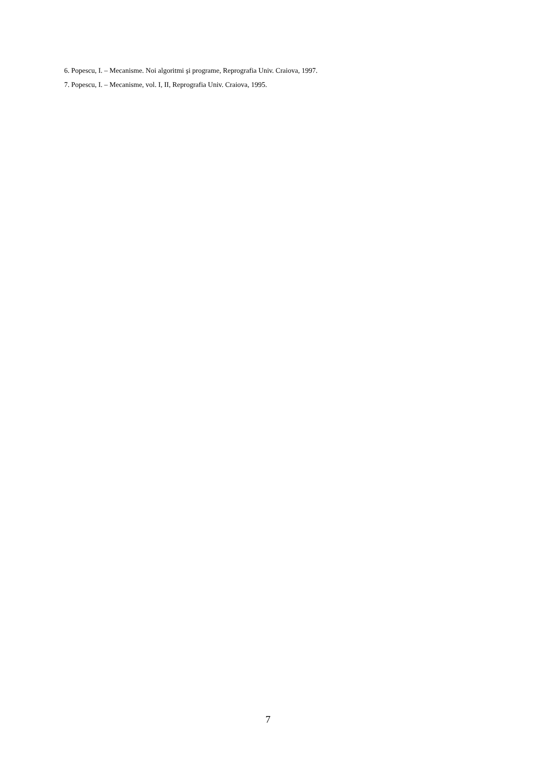6. Popescu, I. – Mecanisme. Noi algoritmi şi programe, Reprografia Univ. Craiova, 1997.
7. Popescu, I. – Mecanisme, vol. I, II, Reprografia Univ. Craiova, 1995.
7